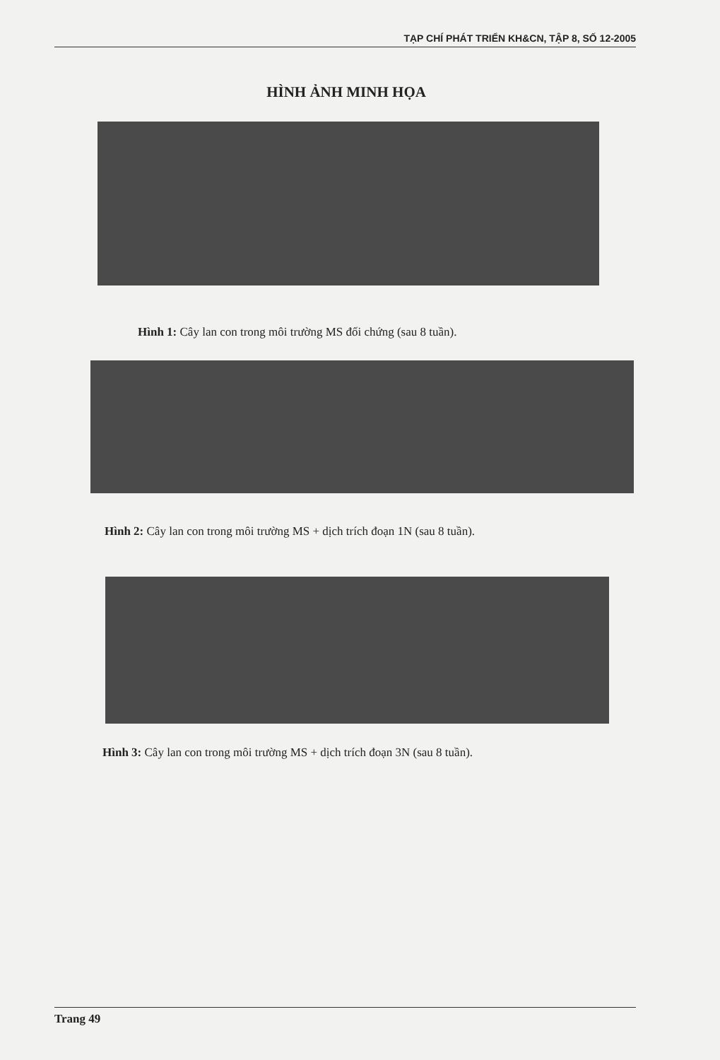TẠP CHÍ PHÁT TRIỂN KH&CN, TẬP 8, SỐ 12-2005
HÌNH ẢNH MINH HỌA
Hình 1: Cây lan con trong môi trường MS đối chứng (sau 8 tuần).
Hình 2: Cây lan con trong môi trường MS + dịch trích đoạn 1N (sau 8 tuần).
Hình 3: Cây lan con trong môi trường MS + dịch trích đoạn 3N (sau 8 tuần).
Trang 49